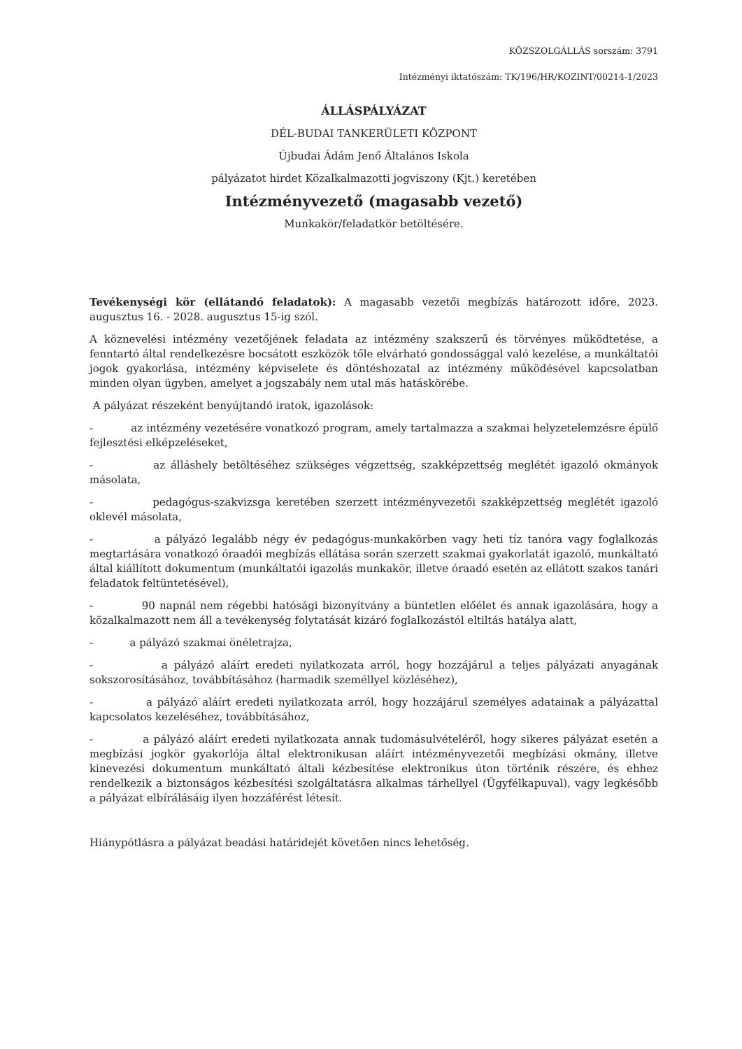KÖZSZOLGÁLLÁS sorszám: 3791
Intézményi iktatószám: TK/196/HR/KOZINT/00214-1/2023
ÁLLÁSPÁLYÁZAT
DÉL-BUDAI TANKERÜLETI KÖZPONT
Újbudai Ádám Jenő Általános Iskola
pályázatot hirdet Közalkalmazotti jogviszony (Kjt.) keretében
Intézményvezető (magasabb vezető)
Munkakör/feladatkör betöltésére.
Tevékenységi kör (ellátandó feladatok): A magasabb vezetői megbízás határozott időre, 2023. augusztus 16. - 2028. augusztus 15-ig szól.
A köznevelési intézmény vezetőjének feladata az intézmény szakszerű és törvényes működtetése, a fenntartó által rendelkezésre bocsátott eszközök tőle elvárható gondossággal való kezelése, a munkáltatói jogok gyakorlása, intézmény képviselete és döntéshozatal az intézmény működésével kapcsolatban minden olyan ügyben, amelyet a jogszabály nem utal más hatáskörébe.
A pályázat részeként benyújtandó iratok, igazolások:
- az intézmény vezetésére vonatkozó program, amely tartalmazza a szakmai helyzetelemzésre épülő fejlesztési elképzeléseket,
- az álláshely betöltéséhez szükséges végzettség, szakképzettség meglétét igazoló okmányok másolata,
- pedagógus-szakvizsga keretében szerzett intézményvezetői szakképzettség meglétét igazoló oklevél másolata,
- a pályázó legalább négy év pedagógus-munkakörben vagy heti tíz tanóra vagy foglalkozás megtartására vonatkozó óraadói megbízás ellátása során szerzett szakmai gyakorlatát igazoló, munkáltató által kiállított dokumentum (munkáltatói igazolás munkakör, illetve óraadó esetén az ellátott szakos tanári feladatok feltüntetésével),
- 90 napnál nem régebbi hatósági bizonyítvány a büntetlen előélet és annak igazolására, hogy a közalkalmazott nem áll a tevékenység folytatását kizáró foglalkozástól eltiltás hatálya alatt,
- a pályázó szakmai önéletrajza,
- a pályázó aláírt eredeti nyilatkozata arról, hogy hozzájárul a teljes pályázati anyagának sokszorosításához, továbbításához (harmadik személlyel közléséhez),
- a pályázó aláírt eredeti nyilatkozata arról, hogy hozzájárul személyes adatainak a pályázattal kapcsolatos kezeléséhez, továbbításához,
- a pályázó aláírt eredeti nyilatkozata annak tudomásulvételéről, hogy sikeres pályázat esetén a megbízási jogkör gyakorlója által elektronikusan aláírt intézményvezetői megbízási okmány, illetve kinevezési dokumentum munkáltató általi kézbesítése elektronikus úton történik részére, és ehhez rendelkezik a biztonságos kézbesítési szolgáltatásra alkalmas tárhellyel (Ügyfélkapuval), vagy legkésőbb a pályázat elbírálásáig ilyen hozzáférést létesít.
Hiánypótlásra a pályázat beadási határidejét követően nincs lehetőség.